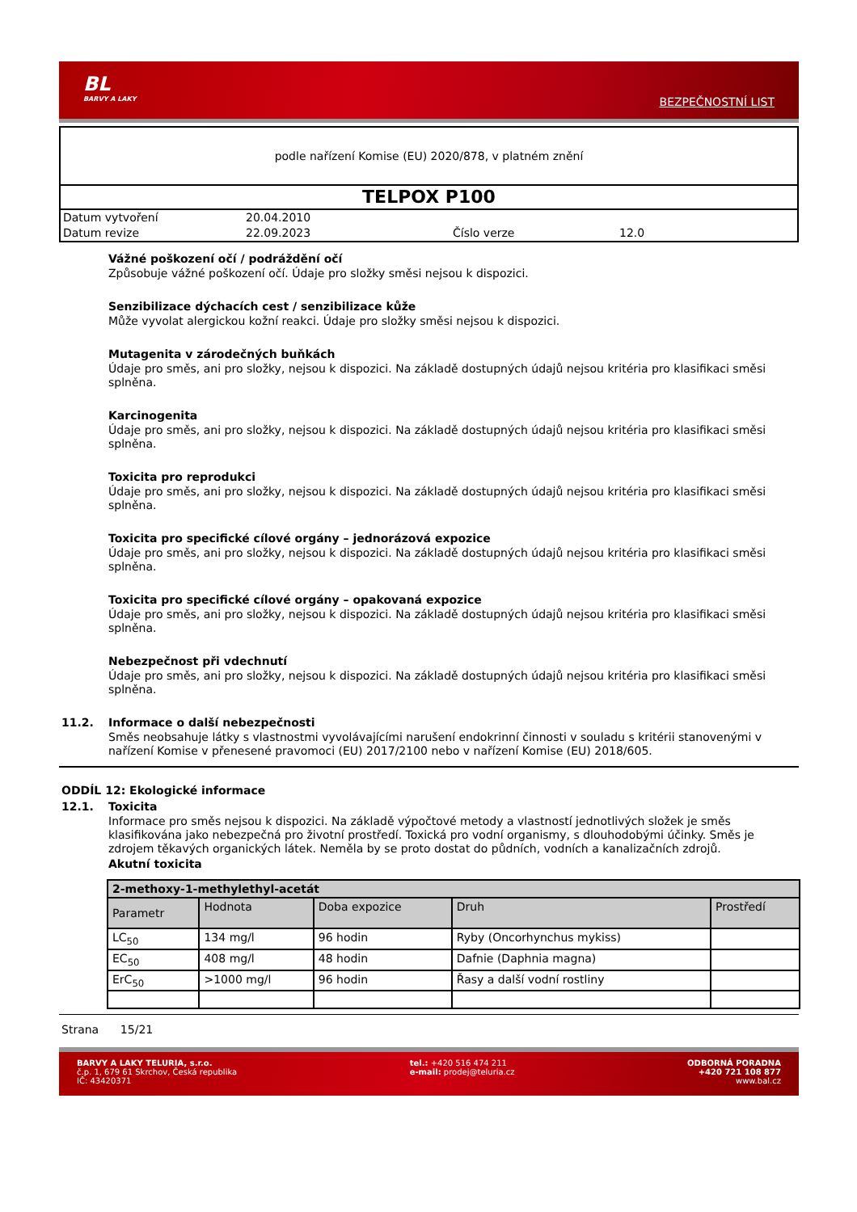BL
BARVY A LAKY
BEZPEČNOSTNÍ LIST
podle nařízení Komise (EU) 2020/878, v platném znění
TELPOX P100
| Datum vytvoření | 20.04.2010 | | |
| Datum revize | 22.09.2023 | Číslo verze | 12.0 |
Vážné poškození očí / podráždění očí
Způsobuje vážné poškození očí. Údaje pro složky směsi nejsou k dispozici.
Senzibilizace dýchacích cest / senzibilizace kůže
Může vyvolat alergickou kožní reakci. Údaje pro složky směsi nejsou k dispozici.
Mutagenita v zárodečných buňkách
Údaje pro směs, ani pro složky, nejsou k dispozici. Na základě dostupných údajů nejsou kritéria pro klasifikaci směsi splněna.
Karcinogenita
Údaje pro směs, ani pro složky, nejsou k dispozici. Na základě dostupných údajů nejsou kritéria pro klasifikaci směsi splněna.
Toxicita pro reprodukci
Údaje pro směs, ani pro složky, nejsou k dispozici. Na základě dostupných údajů nejsou kritéria pro klasifikaci směsi splněna.
Toxicita pro specifické cílové orgány – jednorázová expozice
Údaje pro směs, ani pro složky, nejsou k dispozici. Na základě dostupných údajů nejsou kritéria pro klasifikaci směsi splněna.
Toxicita pro specifické cílové orgány – opakovaná expozice
Údaje pro směs, ani pro složky, nejsou k dispozici. Na základě dostupných údajů nejsou kritéria pro klasifikaci směsi splněna.
Nebezpečnost při vdechnutí
Údaje pro směs, ani pro složky, nejsou k dispozici. Na základě dostupných údajů nejsou kritéria pro klasifikaci směsi splněna.
11.2. Informace o další nebezpečnosti
Směs neobsahuje látky s vlastnostmi vyvolávajícími narušení endokrinní činnosti v souladu s kritérii stanovenými v nařízení Komise v přenesené pravomoci (EU) 2017/2100 nebo v nařízení Komise (EU) 2018/605.
ODDÍL 12: Ekologické informace
12.1. Toxicita
Informace pro směs nejsou k dispozici. Na základě výpočtové metody a vlastností jednotlivých složek je směs klasifikována jako nebezpečná pro životní prostředí. Toxická pro vodní organismy, s dlouhodobými účinky. Směs je zdrojem těkavých organických látek. Neměla by se proto dostat do půdních, vodních a kanalizačních zdrojů.
Akutní toxicita
| 2-methoxy-1-methylethyl-acetát | | | | |
| --- | --- | --- | --- | --- |
| Parametr | Hodnota | Doba expozice | Druh | Prostředí |
| LC<sub>50</sub> | 134 mg/l | 96 hodin | Ryby (Oncorhynchus mykiss) | |
| EC<sub>50</sub> | 408 mg/l | 48 hodin | Dafnie (Daphnia magna) | |
| ErC<sub>50</sub> | >1000 mg/l | 96 hodin | Řasy a další vodní rostliny | |
Strana 15/21
BARVY A LAKY TELURIA, s.r.o.
č.p. 1, 679 61 Skrchov, Česká republika
IČ: 43420371
tel.: +420 516 474 211
e-mail: prodej@teluria.cz
ODBORNÁ PORADNA
+420 721 108 877
www.bal.cz